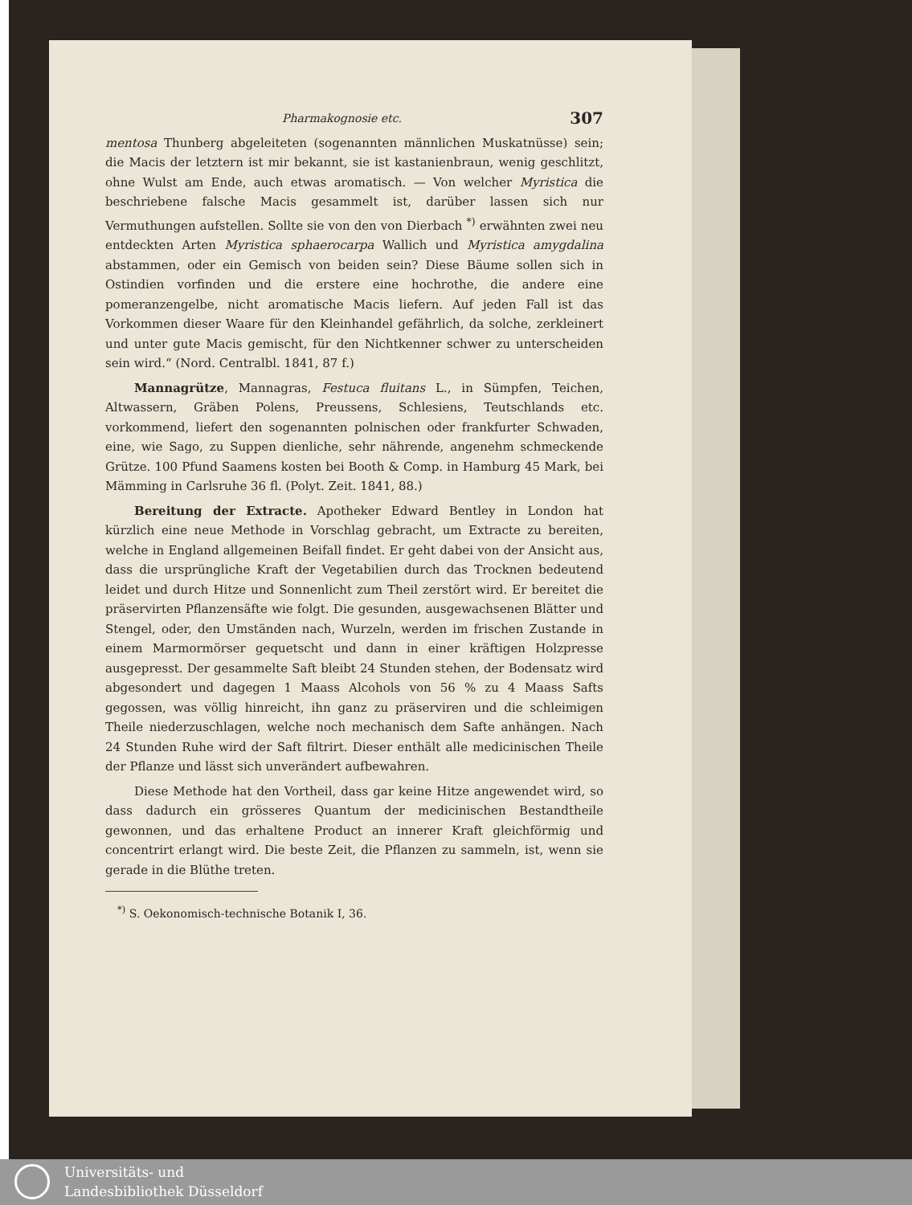Pharmakognosie etc. 307
mentosa Thunberg abgeleiteten (sogenannten männlichen Muskatnüsse) sein; die Macis der letztern ist mir bekannt, sie ist kastanienbraun, wenig geschlitzt, ohne Wulst am Ende, auch etwas aromatisch. — Von welcher Myristica die beschriebene falsche Macis gesammelt ist, darüber lassen sich nur Vermuthungen aufstellen. Sollte sie von den von Dierbach <sup>*)</sup> erwähnten zwei neu entdeckten Arten Myristica sphaerocarpa Wallich und Myristica amygdalina abstammen, oder ein Gemisch von beiden sein? Diese Bäume sollen sich in Ostindien vorfinden und die erstere eine hochrothe, die andere eine pomeranzengelbe, nicht aromatische Macis liefern. Auf jeden Fall ist das Vorkommen dieser Waare für den Kleinhandel gefährlich, da solche, zerkleinert und unter gute Macis gemischt, für den Nichtkenner schwer zu unterscheiden sein wird.“ (Nord. Centralbl. 1841, 87 f.)
Mannagrütze, Mannagras, Festuca fluitans L., in Sümpfen, Teichen, Altwassern, Gräben Polens, Preussens, Schlesiens, Teutschlands etc. vorkommend, liefert den sogenannten polnischen oder frankfurter Schwaden, eine, wie Sago, zu Suppen dienliche, sehr nährende, angenehm schmeckende Grütze. 100 Pfund Saamens kosten bei Booth & Comp. in Hamburg 45 Mark, bei Mämming in Carlsruhe 36 fl. (Polyt. Zeit. 1841, 88.)
Bereitung der Extracte. Apotheker Edward Bentley in London hat kürzlich eine neue Methode in Vorschlag gebracht, um Extracte zu bereiten, welche in England allgemeinen Beifall findet. Er geht dabei von der Ansicht aus, dass die ursprüngliche Kraft der Vegetabilien durch das Trocknen bedeutend leidet und durch Hitze und Sonnenlicht zum Theil zerstört wird. Er bereitet die präservirten Pflanzensäfte wie folgt. Die gesunden, ausgewachsenen Blätter und Stengel, oder, den Umständen nach, Wurzeln, werden im frischen Zustande in einem Marmormörser gequetscht und dann in einer kräftigen Holzpresse ausgepresst. Der gesammelte Saft bleibt 24 Stunden stehen, der Bodensatz wird abgesondert und dagegen 1 Maass Alcohols von 56 % zu 4 Maass Safts gegossen, was völlig hinreicht, ihn ganz zu präserviren und die schleimigen Theile niederzuschlagen, welche noch mechanisch dem Safte anhängen. Nach 24 Stunden Ruhe wird der Saft filtrirt. Dieser enthält alle medicinischen Theile der Pflanze und lässt sich unverändert aufbewahren.
Diese Methode hat den Vortheil, dass gar keine Hitze angewendet wird, so dass dadurch ein grösseres Quantum der medicinischen Bestandtheile gewonnen, und das erhaltene Product an innerer Kraft gleichförmig und concentrirt erlangt wird. Die beste Zeit, die Pflanzen zu sammeln, ist, wenn sie gerade in die Blüthe treten.
<sup>*)</sup> S. Oekonomisch-technische Botanik I, 36.
Universitäts- und
Landesbibliothek Düsseldorf